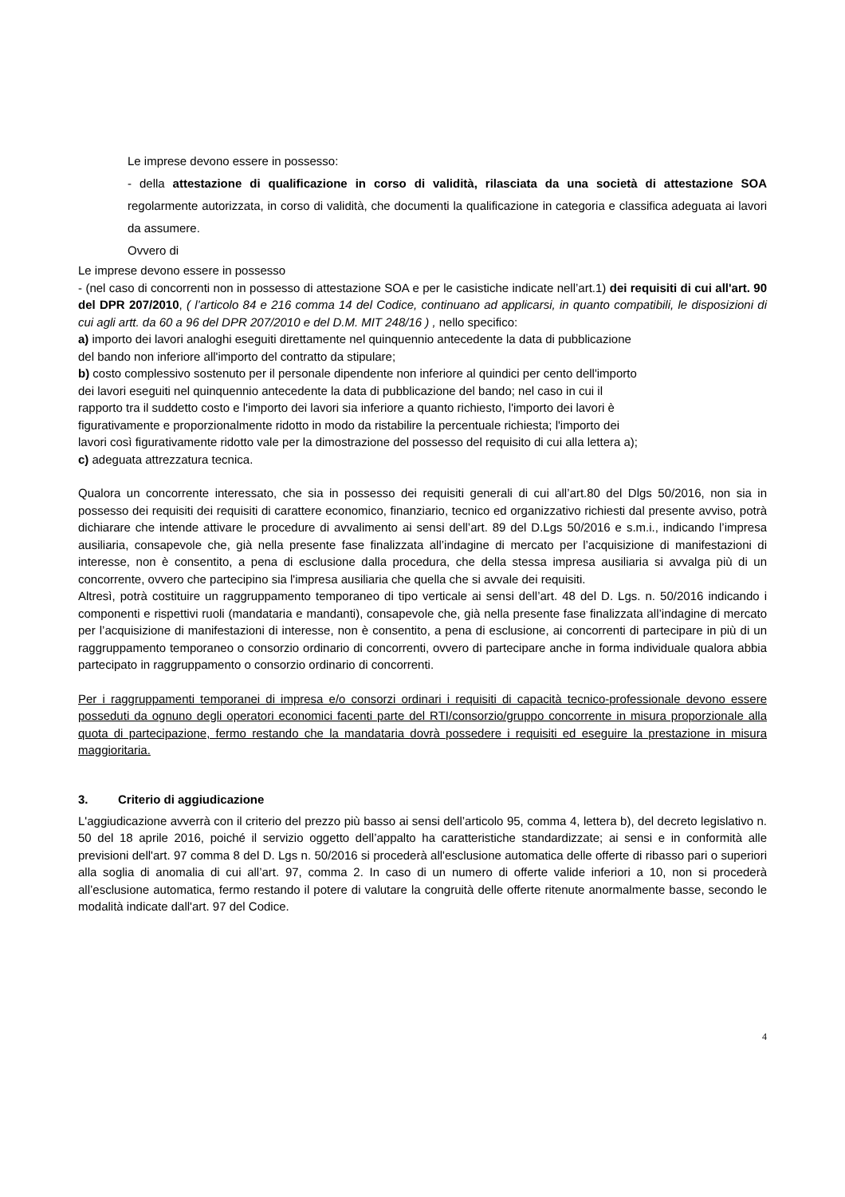Le imprese devono essere in possesso:
- della attestazione di qualificazione in corso di validità, rilasciata da una società di attestazione SOA regolarmente autorizzata, in corso di validità, che documenti la qualificazione in categoria e classifica adeguata ai lavori da assumere.
Ovvero di
Le imprese devono essere in possesso
- (nel caso di concorrenti non in possesso di attestazione SOA e per le casistiche indicate nell’art.1) dei requisiti di cui all'art. 90 del DPR 207/2010, ( l’articolo 84 e 216 comma 14 del Codice, continuano ad applicarsi, in quanto compatibili, le disposizioni di cui agli artt. da 60 a 96 del DPR 207/2010 e del D.M. MIT 248/16 ) , nello specifico:
a) importo dei lavori analoghi eseguiti direttamente nel quinquennio antecedente la data di pubblicazione
del bando non inferiore all'importo del contratto da stipulare;
b) costo complessivo sostenuto per il personale dipendente non inferiore al quindici per cento dell'importo
dei lavori eseguiti nel quinquennio antecedente la data di pubblicazione del bando; nel caso in cui il
rapporto tra il suddetto costo e l'importo dei lavori sia inferiore a quanto richiesto, l'importo dei lavori è
figurativamente e proporzionalmente ridotto in modo da ristabilire la percentuale richiesta; l'importo dei
lavori così figurativamente ridotto vale per la dimostrazione del possesso del requisito di cui alla lettera a);
c) adeguata attrezzatura tecnica.
Qualora un concorrente interessato, che sia in possesso dei requisiti generali di cui all’art.80 del Dlgs 50/2016, non sia in possesso dei requisiti dei requisiti di carattere economico, finanziario, tecnico ed organizzativo richiesti dal presente avviso, potrà dichiarare che intende attivare le procedure di avvalimento ai sensi dell’art. 89 del D.Lgs 50/2016 e s.m.i., indicando l’impresa ausiliaria, consapevole che, già nella presente fase finalizzata all’indagine di mercato per l’acquisizione di manifestazioni di interesse, non è consentito, a pena di esclusione dalla procedura, che della stessa impresa ausiliaria si avvalga più di un concorrente, ovvero che partecipino sia l'impresa ausiliaria che quella che si avvale dei requisiti.
Altresì, potrà costituire un raggruppamento temporaneo di tipo verticale ai sensi dell’art. 48 del D. Lgs. n. 50/2016 indicando i componenti e rispettivi ruoli (mandataria e mandanti), consapevole che, già nella presente fase finalizzata all’indagine di mercato per l’acquisizione di manifestazioni di interesse, non è consentito, a pena di esclusione, ai concorrenti di partecipare in più di un raggruppamento temporaneo o consorzio ordinario di concorrenti, ovvero di partecipare anche in forma individuale qualora abbia partecipato in raggruppamento o consorzio ordinario di concorrenti.
Per i raggruppamenti temporanei di impresa e/o consorzi ordinari i requisiti di capacità tecnico-professionale devono essere posseduti da ognuno degli operatori economici facenti parte del RTI/consorzio/gruppo concorrente in misura proporzionale alla quota di partecipazione, fermo restando che la mandataria dovrà possedere i requisiti ed eseguire la prestazione in misura maggioritaria.
3. Criterio di aggiudicazione
L'aggiudicazione avverrà con il criterio del prezzo più basso ai sensi dell’articolo 95, comma 4, lettera b), del decreto legislativo n. 50 del 18 aprile 2016, poiché il servizio oggetto dell’appalto ha caratteristiche standardizzate; ai sensi e in conformità alle previsioni dell'art. 97 comma 8 del D. Lgs n. 50/2016 si procederà all'esclusione automatica delle offerte di ribasso pari o superiori alla soglia di anomalia di cui all’art. 97, comma 2. In caso di un numero di offerte valide inferiori a 10, non si procederà all’esclusione automatica, fermo restando il potere di valutare la congruità delle offerte ritenute anormalmente basse, secondo le modalità indicate dall'art. 97 del Codice.
4